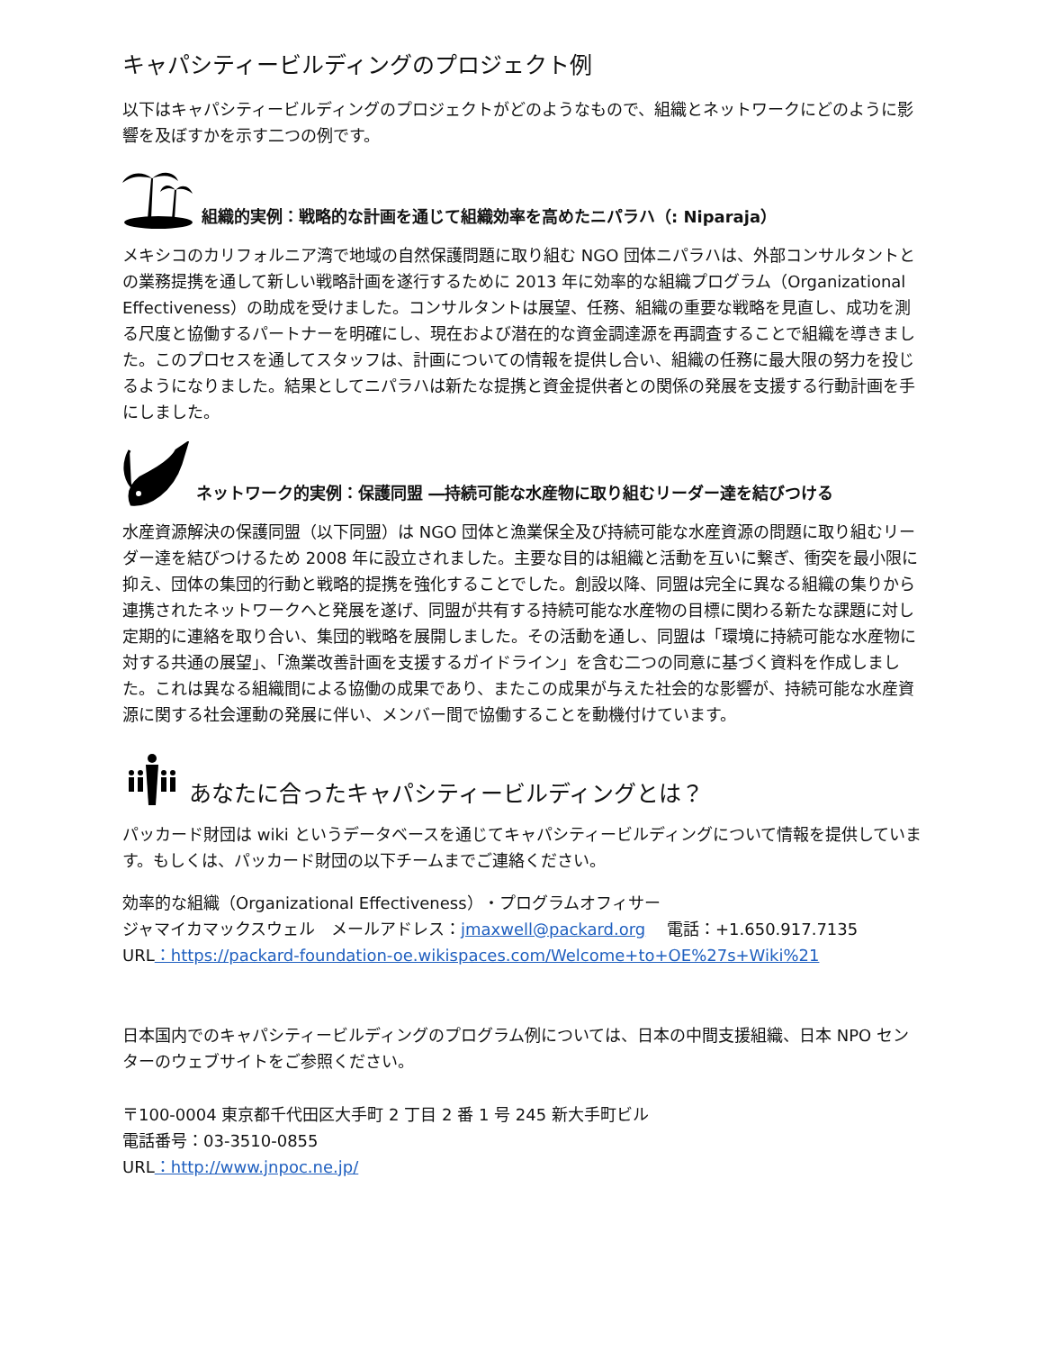キャパシティービルディングのプロジェクト例
以下はキャパシティービルディングのプロジェクトがどのようなもので、組織とネットワークにどのように影響を及ぼすかを示す二つの例です。
組織的実例：戦略的な計画を通じて組織効率を高めたニパラハ（: Niparaja）
メキシコのカリフォルニア湾で地域の自然保護問題に取り組む NGO 団体ニパラハは、外部コンサルタントとの業務提携を通して新しい戦略計画を遂行するために 2013 年に効率的な組織プログラム（Organizational Effectiveness）の助成を受けました。コンサルタントは展望、任務、組織の重要な戦略を見直し、成功を測る尺度と協働するパートナーを明確にし、現在および潜在的な資金調達源を再調査することで組織を導きました。このプロセスを通してスタッフは、計画についての情報を提供し合い、組織の任務に最大限の努力を投じるようになりました。結果としてニパラハは新たな提携と資金提供者との関係の発展を支援する行動計画を手にしました。
ネットワーク的実例：保護同盟 ―持続可能な水産物に取り組むリーダー達を結びつける
水産資源解決の保護同盟（以下同盟）は NGO 団体と漁業保全及び持続可能な水産資源の問題に取り組むリーダー達を結びつけるため 2008 年に設立されました。主要な目的は組織と活動を互いに繋ぎ、衝突を最小限に抑え、団体の集団的行動と戦略的提携を強化することでした。創設以降、同盟は完全に異なる組織の集りから連携されたネットワークへと発展を遂げ、同盟が共有する持続可能な水産物の目標に関わる新たな課題に対し定期的に連絡を取り合い、集団的戦略を展開しました。その活動を通し、同盟は「環境に持続可能な水産物に対する共通の展望」、「漁業改善計画を支援するガイドライン」を含む二つの同意に基づく資料を作成しました。これは異なる組織間による協働の成果であり、またこの成果が与えた社会的な影響が、持続可能な水産資源に関する社会運動の発展に伴い、メンバー間で協働することを動機付けています。
あなたに合ったキャパシティービルディングとは？
パッカード財団は wiki というデータベースを通じてキャパシティービルディングについて情報を提供しています。もしくは、パッカード財団の以下チームまでご連絡ください。
効率的な組織（Organizational Effectiveness）・プログラムオフィサー
ジャマイカマックスウェル　メールアドレス：jmaxwell@packard.org　 電話：+1.650.917.7135
URL：https://packard-foundation-oe.wikispaces.com/Welcome+to+OE%27s+Wiki%21
日本国内でのキャパシティービルディングのプログラム例については、日本の中間支援組織、日本 NPO センターのウェブサイトをご参照ください。
〒100-0004 東京都千代田区大手町 2 丁目 2 番 1 号 245 新大手町ビル
電話番号：03-3510-0855
URL：http://www.jnpoc.ne.jp/